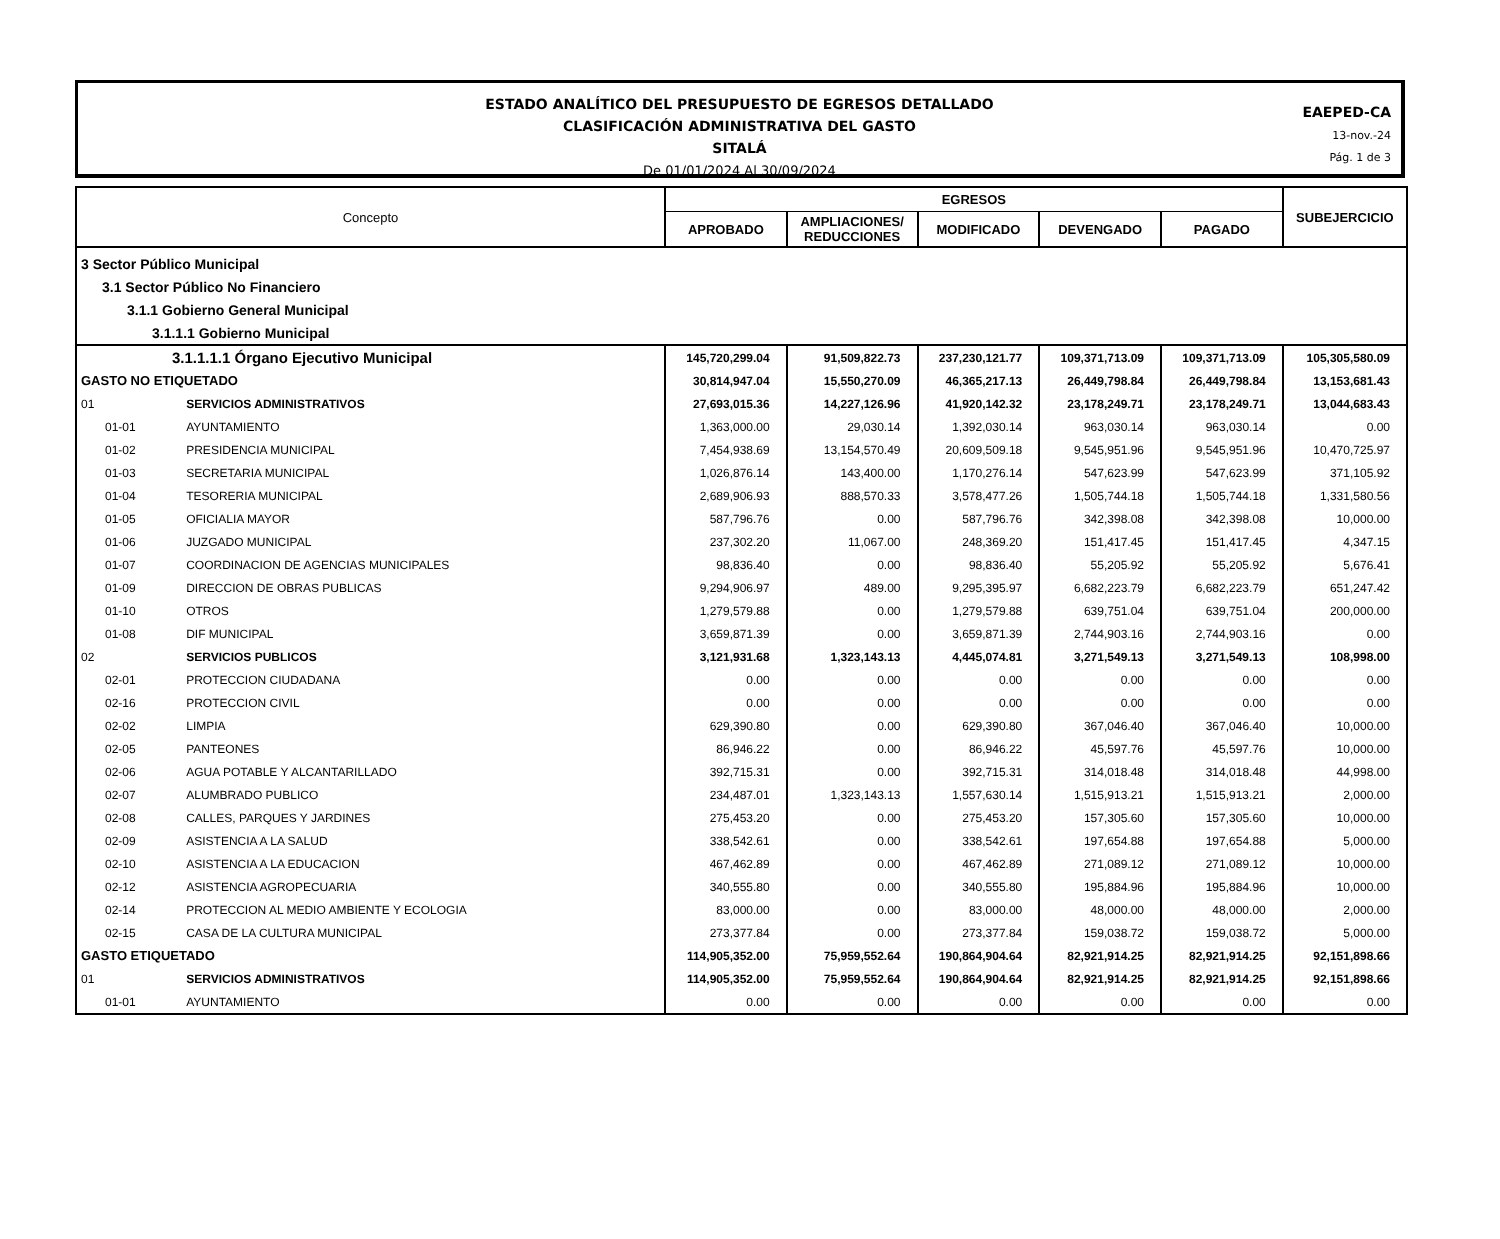ESTADO ANALÍTICO DEL PRESUPUESTO DE EGRESOS DETALLADO
CLASIFICACIÓN ADMINISTRATIVA DEL GASTO
SITALÁ
De 01/01/2024 Al 30/09/2024
EAEPED-CA
13-nov.-24
Pág. 1 de 3
| Concepto | | EGRESOS | | | | | SUBEJERCICIO |
| --- | --- | --- | --- | --- | --- | --- | --- |
| | | APROBADO | AMPLIACIONES/ REDUCCIONES | MODIFICADO | DEVENGADO | PAGADO | |
| 3 Sector Público Municipal | | | | | | | |
| 3.1 Sector Público No Financiero | | | | | | | |
| 3.1.1 Gobierno General Municipal | | | | | | | |
| 3.1.1.1 Gobierno Municipal | | | | | | | |
| 3.1.1.1.1 Órgano Ejecutivo Municipal | | 145,720,299.04 | 91,509,822.73 | 237,230,121.77 | 109,371,713.09 | 109,371,713.09 | 105,305,580.09 |
| GASTO NO ETIQUETADO | | 30,814,947.04 | 15,550,270.09 | 46,365,217.13 | 26,449,798.84 | 26,449,798.84 | 13,153,681.43 |
| 01 | SERVICIOS ADMINISTRATIVOS | 27,693,015.36 | 14,227,126.96 | 41,920,142.32 | 23,178,249.71 | 23,178,249.71 | 13,044,683.43 |
| 01-01 | AYUNTAMIENTO | 1,363,000.00 | 29,030.14 | 1,392,030.14 | 963,030.14 | 963,030.14 | 0.00 |
| 01-02 | PRESIDENCIA MUNICIPAL | 7,454,938.69 | 13,154,570.49 | 20,609,509.18 | 9,545,951.96 | 9,545,951.96 | 10,470,725.97 |
| 01-03 | SECRETARIA MUNICIPAL | 1,026,876.14 | 143,400.00 | 1,170,276.14 | 547,623.99 | 547,623.99 | 371,105.92 |
| 01-04 | TESORERIA MUNICIPAL | 2,689,906.93 | 888,570.33 | 3,578,477.26 | 1,505,744.18 | 1,505,744.18 | 1,331,580.56 |
| 01-05 | OFICIALIA MAYOR | 587,796.76 | 0.00 | 587,796.76 | 342,398.08 | 342,398.08 | 10,000.00 |
| 01-06 | JUZGADO MUNICIPAL | 237,302.20 | 11,067.00 | 248,369.20 | 151,417.45 | 151,417.45 | 4,347.15 |
| 01-07 | COORDINACION DE AGENCIAS MUNICIPALES | 98,836.40 | 0.00 | 98,836.40 | 55,205.92 | 55,205.92 | 5,676.41 |
| 01-09 | DIRECCION DE OBRAS PUBLICAS | 9,294,906.97 | 489.00 | 9,295,395.97 | 6,682,223.79 | 6,682,223.79 | 651,247.42 |
| 01-10 | OTROS | 1,279,579.88 | 0.00 | 1,279,579.88 | 639,751.04 | 639,751.04 | 200,000.00 |
| 01-08 | DIF MUNICIPAL | 3,659,871.39 | 0.00 | 3,659,871.39 | 2,744,903.16 | 2,744,903.16 | 0.00 |
| 02 | SERVICIOS PUBLICOS | 3,121,931.68 | 1,323,143.13 | 4,445,074.81 | 3,271,549.13 | 3,271,549.13 | 108,998.00 |
| 02-01 | PROTECCION CIUDADANA | 0.00 | 0.00 | 0.00 | 0.00 | 0.00 | 0.00 |
| 02-16 | PROTECCION CIVIL | 0.00 | 0.00 | 0.00 | 0.00 | 0.00 | 0.00 |
| 02-02 | LIMPIA | 629,390.80 | 0.00 | 629,390.80 | 367,046.40 | 367,046.40 | 10,000.00 |
| 02-05 | PANTEONES | 86,946.22 | 0.00 | 86,946.22 | 45,597.76 | 45,597.76 | 10,000.00 |
| 02-06 | AGUA POTABLE Y ALCANTARILLADO | 392,715.31 | 0.00 | 392,715.31 | 314,018.48 | 314,018.48 | 44,998.00 |
| 02-07 | ALUMBRADO PUBLICO | 234,487.01 | 1,323,143.13 | 1,557,630.14 | 1,515,913.21 | 1,515,913.21 | 2,000.00 |
| 02-08 | CALLES, PARQUES Y JARDINES | 275,453.20 | 0.00 | 275,453.20 | 157,305.60 | 157,305.60 | 10,000.00 |
| 02-09 | ASISTENCIA A LA SALUD | 338,542.61 | 0.00 | 338,542.61 | 197,654.88 | 197,654.88 | 5,000.00 |
| 02-10 | ASISTENCIA A LA EDUCACION | 467,462.89 | 0.00 | 467,462.89 | 271,089.12 | 271,089.12 | 10,000.00 |
| 02-12 | ASISTENCIA AGROPECUARIA | 340,555.80 | 0.00 | 340,555.80 | 195,884.96 | 195,884.96 | 10,000.00 |
| 02-14 | PROTECCION AL MEDIO AMBIENTE Y ECOLOGIA | 83,000.00 | 0.00 | 83,000.00 | 48,000.00 | 48,000.00 | 2,000.00 |
| 02-15 | CASA DE LA CULTURA MUNICIPAL | 273,377.84 | 0.00 | 273,377.84 | 159,038.72 | 159,038.72 | 5,000.00 |
| GASTO ETIQUETADO | | 114,905,352.00 | 75,959,552.64 | 190,864,904.64 | 82,921,914.25 | 82,921,914.25 | 92,151,898.66 |
| 01 | SERVICIOS ADMINISTRATIVOS | 114,905,352.00 | 75,959,552.64 | 190,864,904.64 | 82,921,914.25 | 82,921,914.25 | 92,151,898.66 |
| 01-01 | AYUNTAMIENTO | 0.00 | 0.00 | 0.00 | 0.00 | 0.00 | 0.00 |